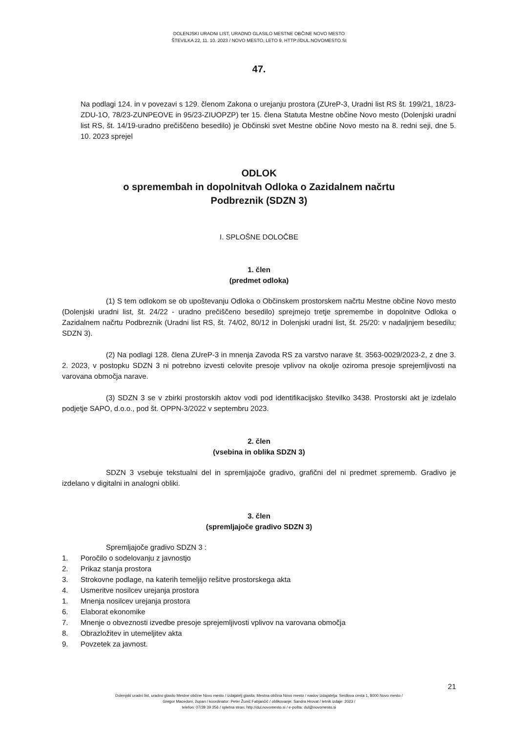DOLENJSKI URADNI LIST, URADNO GLASILO MESTNE OBČINE NOVO MESTO
ŠTEVILKA 22, 11. 10. 2023 / NOVO MESTO, LETO 9, HTTP://DUL.NOVOMESTO.SI
47.
Na podlagi 124. in v povezavi s 129. členom Zakona o urejanju prostora (ZUreP-3, Uradni list RS št. 199/21, 18/23-ZDU-1O, 78/23-ZUNPEOVE in 95/23-ZIUOPZP) ter 15. člena Statuta Mestne občine Novo mesto (Dolenjski uradni list RS, št. 14/19-uradno prečiščeno besedilo) je Občinski svet Mestne občine Novo mesto na 8. redni seji, dne 5. 10. 2023 sprejel
ODLOK
o spremembah in dopolnitvah Odloka o Zazidalnem načrtu
Podbreznik (SDZN 3)
I. SPLOŠNE DOLOČBE
1. člen
(predmet odloka)
(1) S tem odlokom se ob upoštevanju Odloka o Občinskem prostorskem načrtu Mestne občine Novo mesto (Dolenjski uradni list, št. 24/22 - uradno prečiščeno besedilo) sprejmejo tretje spremembe in dopolnitve Odloka o Zazidalnem načrtu Podbreznik (Uradni list RS, št. 74/02, 80/12 in Dolenjski uradni list, št. 25/20: v nadaljnjem besedilu; SDZN 3).
(2) Na podlagi 128. člena ZUreP-3 in mnenja Zavoda RS za varstvo narave št. 3563-0029/2023-2, z dne 3. 2. 2023, v postopku SDZN 3 ni potrebno izvesti celovite presoje vplivov na okolje oziroma presoje sprejemljivosti na varovana območja narave.
(3) SDZN 3 se v zbirki prostorskih aktov vodi pod identifikacijsko številko 3438. Prostorski akt je izdelalo podjetje SAPO, d.o.o., pod št. OPPN-3/2022 v septembru 2023.
2. člen
(vsebina in oblika SDZN 3)
SDZN 3 vsebuje tekstualni del in spremljajoče gradivo, grafični del ni predmet sprememb. Gradivo je izdelano v digitalni in analogni obliki.
3. člen
(spremljajoče gradivo SDZN 3)
Spremljajoče gradivo SDZN 3 :
1. Poročilo o sodelovanju z javnostjo
2. Prikaz stanja prostora
3. Strokovne podlage, na katerih temeljijo rešitve prostorskega akta
4. Usmeritve nosilcev urejanja prostora
1. Mnenja nosilcev urejanja prostora
6. Elaborat ekonomike
7. Mnenje o obveznosti izvedbe presoje sprejemljivosti vplivov na varovana območja
8. Obrazložitev in utemeljitev akta
9. Povzetek za javnost.
21
Dolenjski uradni list, uradno glasilo Mestne občine Novo mesto / izdajatelj glasila: Mestna občina Novo mesto / naslov izdajatelja: Seidlova cesta 1, 8000 Novo mesto /
Gregor Macedoni, župan / koordinator: Peter Žunič Fabjančič / oblikovanje: Sandra Hrovat / letnik izdaje: 2023 /
telefon: 07/39 39 256 / spletna stran: http://dul.novomesto.si / e-pošta: dul@novomesto.si